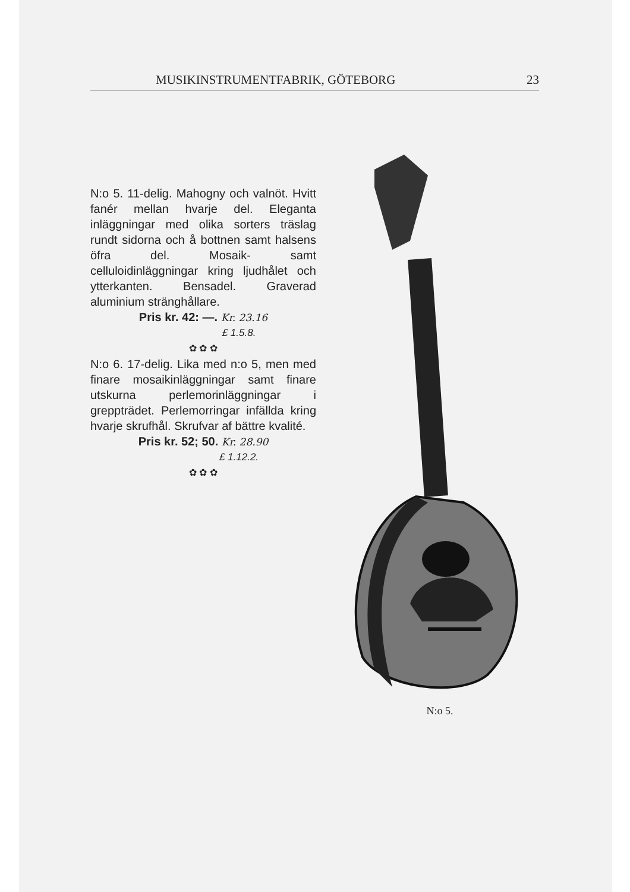MUSIKINSTRUMENTFABRIK, GÖTEBORG 23
N:o 5. 11-delig. Mahogny och valnöt. Hvitt fanér mellan hvarje del. Eleganta inläggningar med olika sorters träslag rundt sidorna och å bottnen samt halsens öfra del. Mosaik- samt celluloidinläggningar kring ljudhålet och ytterkanten. Bensadel. Graverad aluminium stränghållare.
Pris kr. 42: —. Kr. 23.16
£ 1.5.8.
✿ ✿ ✿
N:o 6. 17-delig. Lika med n:o 5, men med finare mosaikinläggningar samt finare utskurna perlemorinläggningar i greppträdet. Perlemorringar infällda kring hvarje skrufhål. Skrufvar af bättre kvalité.
Pris kr. 52; 50. Kr. 28.90
£ 1.12.2.
✿ ✿ ✿
N:o 5.